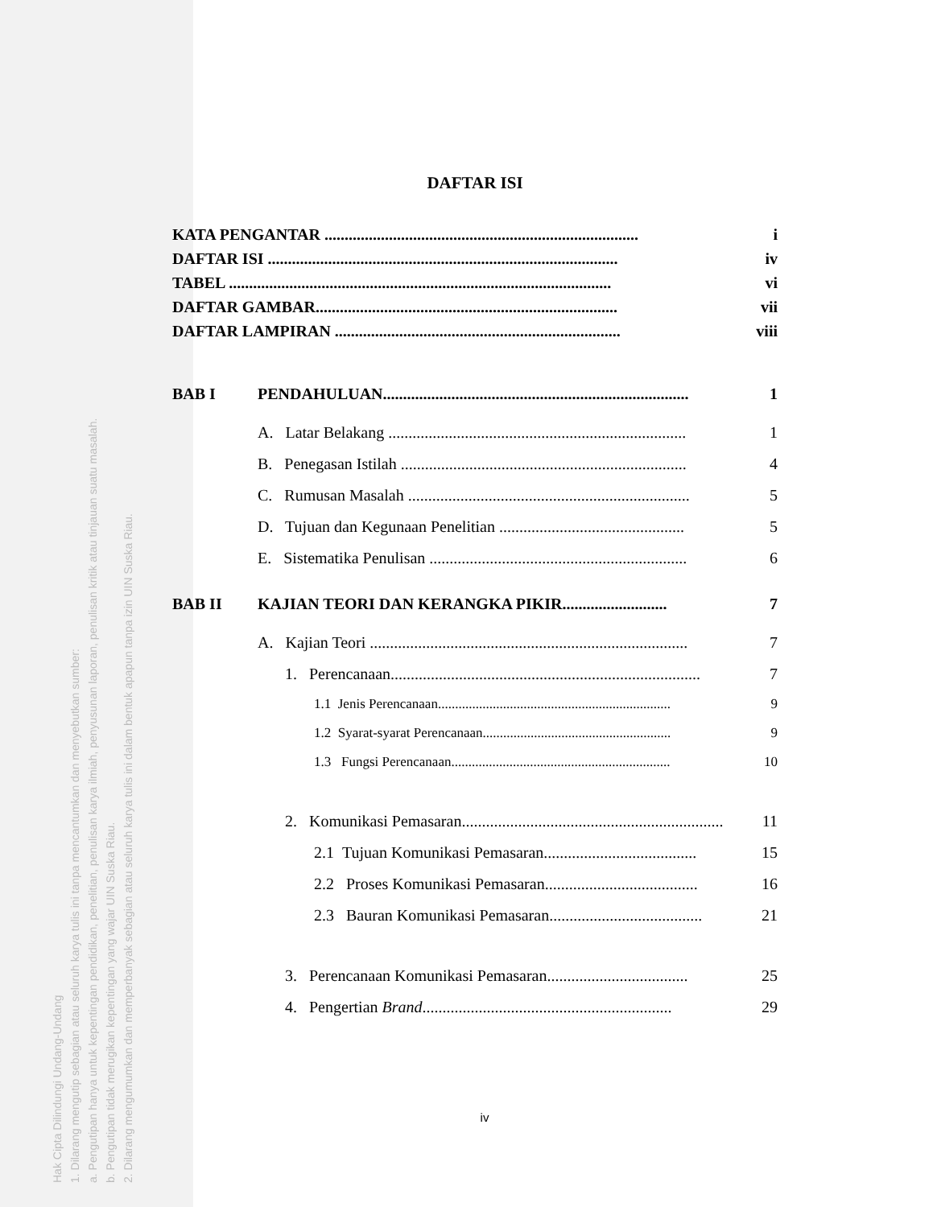Hak Cipta Dilindungi Undang-Undang
1. Dilarang mengutip sebagian atau seluruh karya tulis ini tanpa mencantumkan dan menyebutkan sumber:
a. Pengutipan hanya untuk kepentingan pendidikan, penelitian, penulisan karya ilmiah, penyusunan laporan, penulisan kritik atau tinjauan suatu masalah.
b. Pengutipan tidak merugikan kepentingan yang wajar UIN Suska Riau.
2. Dilarang mengumumkan dan memperbanyak sebagian atau seluruh karya tulis ini dalam bentuk apapun tanpa izin UIN Suska Riau.
DAFTAR ISI
KATA PENGANTAR .............................................................................. i
DAFTAR ISI ....................................................................................... iv
TABEL ............................................................................................... vi
DAFTAR GAMBAR........................................................................... vii
DAFTAR LAMPIRAN ....................................................................... viii
BAB I PENDAHULUAN............................................................................ 1
A. Latar Belakang .......................................................................... 1
B. Penegasan Istilah ....................................................................... 4
C. Rumusan Masalah ...................................................................... 5
D. Tujuan dan Kegunaan Penelitian .............................................. 5
E. Sistematika Penulisan ................................................................ 6
BAB II KAJIAN TEORI DAN KERANGKA PIKIR.......................... 7
A. Kajian Teori ............................................................................... 7
1. Perencanaan............................................................................. 7
1.1 Jenis Perencanaan.................................................................... 9
1.2 Syarat-syarat Perencanaan....................................................... 9
1.3 Fungsi Perencanaan................................................................ 10
2. Komunikasi Pemasaran................................................................. 11
2.1 Tujuan Komunikasi Pemasaran...................................... 15
2.2 Proses Komunikasi Pemasaran...................................... 16
2.3 Bauran Komunikasi Pemasaran...................................... 21
3. Perencanaan Komunikasi Pemasaran................................... 25
4. Pengertian Brand.............................................................. 29
iv